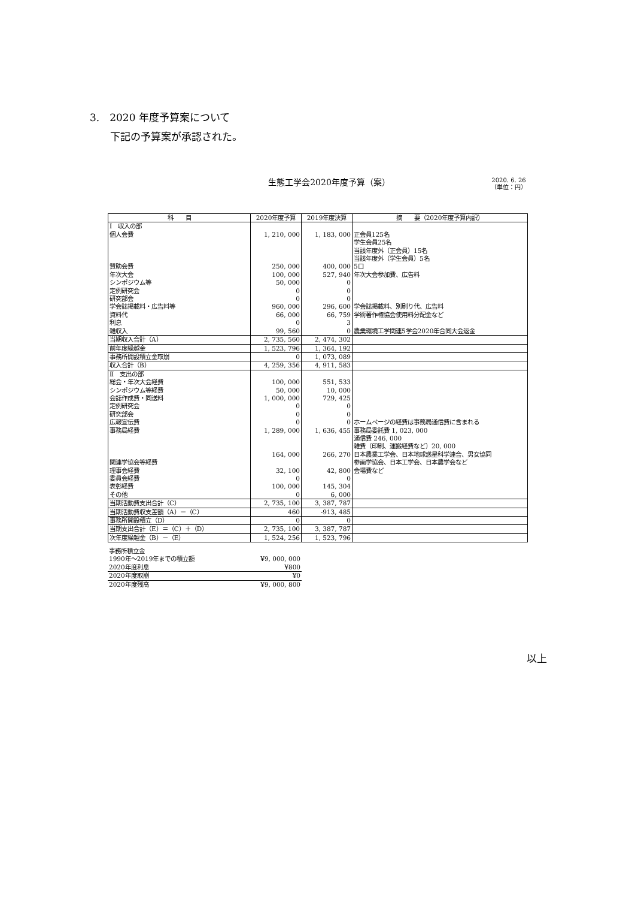3.　2020 年度予算案について
　　下記の予算案が承認された。
生態工学会2020年度予算（案）
2020. 6. 26
（単位：円）
| 科 目 | 2020年度予算 | 2019年度決算 | 摘 要（2020年度予算内訳） |
| --- | --- | --- | --- |
| Ⅰ 収入の部 | | | |
| 個人会費 | 1, 210, 000 | 1, 183, 000 | 正会員125名 学生会員25名 当該年度外（正会員）15名 当該年度外（学生会員）5名 |
| 賛助会費 | 250, 000 | 400, 000 | 5口 |
| 年次大会 | 100, 000 | 527, 940 | 年次大会参加費、広告料 |
| シンポジウム等 | 50, 000 | 0 | |
| 定例研究会 | 0 | 0 | |
| 研究部会 | 0 | 0 | |
| 学会誌掲載料・広告料等 | 960, 000 | 296, 600 | 学会誌掲載料、別刷り代、広告料 |
| 資料代 | 66, 000 | 66, 759 | 学術著作権協会使用料分配金など |
| 利息 | 0 | 3 | |
| 雑収入 | 99, 560 | 0 | 農業環境工学関連5学会2020年合同大会返金 |
| 当期収入合計（A） | 2, 735, 560 | 2, 474, 302 | |
| 前年度繰越金 | 1, 523, 796 | 1, 364, 192 | |
| 事務所開設積立金取崩 | 0 | 1, 073, 089 | |
| 収入合計（B） | 4, 259, 356 | 4, 911, 583 | |
| Ⅱ 支出の部 | | | |
| 総会・年次大会経費 | 100, 000 | 551, 533 | |
| シンポジウム等経費 | 50, 000 | 10, 000 | |
| 会誌作成費・同送料 | 1, 000, 000 | 729, 425 | |
| 定例研究会 | 0 | 0 | |
| 研究部会 | 0 | 0 | |
| 広報宣伝費 | 0 | 0 | ホームページの経費は事務局通信費に含まれる |
| 事務局経費 | 1, 289, 000 | 1, 636, 455 | 事務局委託費 1, 023, 000 通信費 246, 000 雑費（印刷、運搬経費など）20, 000 |
| 関連学協会等経費 | 164, 000 | 266, 270 | 日本農業工学会、日本地球惑星科学連合、男女協同 参画学協会、日本工学会、日本農学会など |
| 理事会経費 | 32, 100 | 42, 800 | 会場費など |
| 委員会経費 | 0 | 0 | |
| 表彰経費 | 100, 000 | 145, 304 | |
| その他 | 0 | 6, 000 | |
| 当期活動費支出合計（C） | 2, 735, 100 | 3, 387, 787 | |
| 当期活動費収支差額（A）－（C） | 460 | -913, 485 | |
| 事務所開設積立（D） | 0 | 0 | |
| 当期支出合計（E）＝（C）＋（D） | 2, 735, 100 | 3, 387, 787 | |
| 次年度繰越金（B）－（E） | 1, 524, 256 | 1, 523, 796 | |
| 事務所積立金 | |
| 1990年～2019年までの積立額 | ¥9, 000, 000 |
| 2020年度利息 | ¥800 |
| 2020年度取崩 | ¥0 |
| 2020年度残高 | ¥9, 000, 800 |
以上